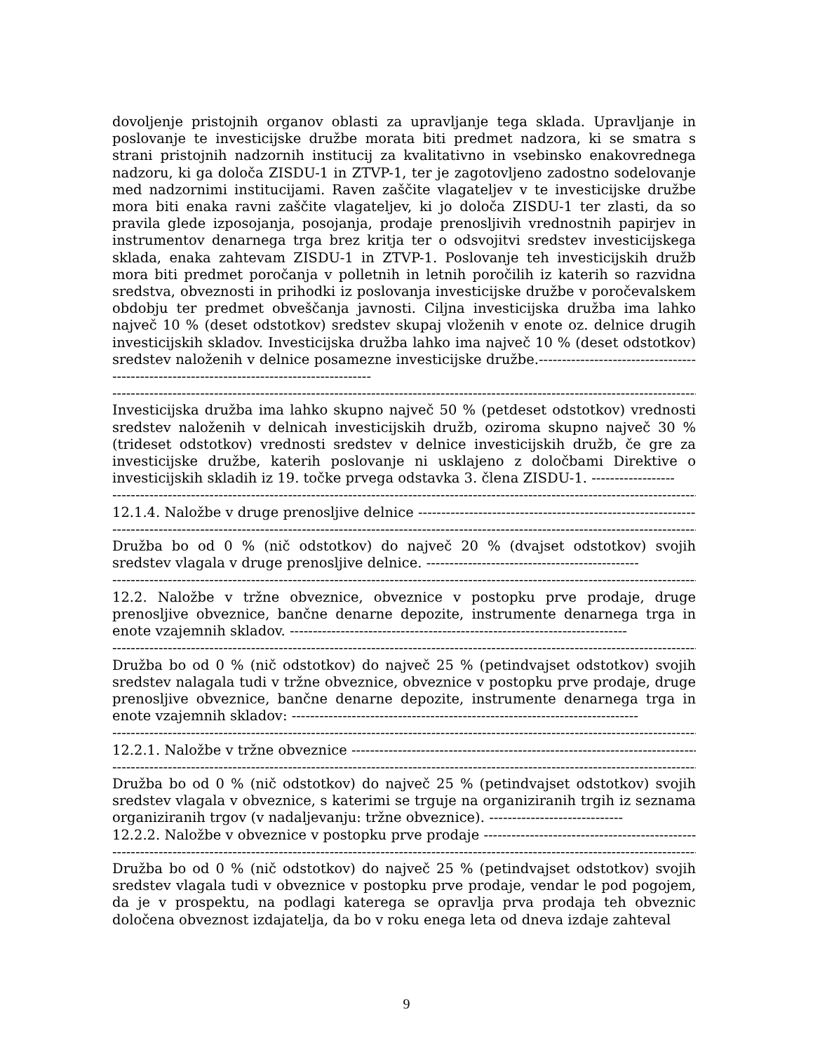dovoljenje pristojnih organov oblasti za upravljanje tega sklada. Upravljanje in poslovanje te investicijske družbe morata biti predmet nadzora, ki se smatra s strani pristojnih nadzornih institucij za kvalitativno in vsebinsko enakovrednega nadzoru, ki ga določa ZISDU-1 in ZTVP-1, ter je zagotovljeno zadostno sodelovanje med nadzornimi institucijami. Raven zaščite vlagateljev v te investicijske družbe mora biti enaka ravni zaščite vlagateljev, ki jo določa ZISDU-1 ter zlasti, da so pravila glede izposojanja, posojanja, prodaje prenosljivih vrednostnih papirjev in instrumentov denarnega trga brez kritja ter o odsvojitvi sredstev investicijskega sklada, enaka zahtevam ZISDU-1 in ZTVP-1. Poslovanje teh investicijskih družb mora biti predmet poročanja v polletnih in letnih poročilih iz katerih so razvidna sredstva, obveznosti in prihodki iz poslovanja investicijske družbe v poročevalskem obdobju ter predmet obveščanja javnosti. Ciljna investicijska družba ima lahko največ 10 % (deset odstotkov) sredstev skupaj vloženih v enote oz. delnice drugih investicijskih skladov. Investicijska družba lahko ima največ 10 % (deset odstotkov) sredstev naloženih v delnice posamezne investicijske družbe.------------------------------------------------------------------------------------------
------------------------------------------------------------------------------------------------------------------------------------------------------
Investicijska družba ima lahko skupno največ 50 % (petdeset odstotkov) vrednosti sredstev naloženih v delnicah investicijskih družb, oziroma skupno največ 30 % (trideset odstotkov) vrednosti sredstev v delnice investicijskih družb, če gre za investicijske družbe, katerih poslovanje ni usklajeno z določbami Direktive o investicijskih skladih iz 19. točke prvega odstavka 3. člena ZISDU-1. ------------------
------------------------------------------------------------------------------------------------------------------------------------------------------
12.1.4. Naložbe v druge prenosljive delnice ----------------------------------------------------------------------
------------------------------------------------------------------------------------------------------------------------------------------------------
Družba bo od 0 % (nič odstotkov) do največ 20 % (dvajset odstotkov) svojih sredstev vlagala v druge prenosljive delnice. ----------------------------------------------
------------------------------------------------------------------------------------------------------------------------------------------------------
12.2. Naložbe v tržne obveznice, obveznice v postopku prve prodaje, druge prenosljive obveznice, bančne denarne depozite, instrumente denarnega trga in enote vzajemnih skladov. -------------------------------------------------------------------------
------------------------------------------------------------------------------------------------------------------------------------------------------
Družba bo od 0 % (nič odstotkov) do največ 25 % (petindvajset odstotkov) svojih sredstev nalagala tudi v tržne obveznice, obveznice v postopku prve prodaje, druge prenosljive obveznice, bančne denarne depozite, instrumente denarnega trga in enote vzajemnih skladov: ---------------------------------------------------------------------------
------------------------------------------------------------------------------------------------------------------------------------------------------
12.2.1. Naložbe v tržne obveznice -------------------------------------------------------------------------------
------------------------------------------------------------------------------------------------------------------------------------------------------
Družba bo od 0 % (nič odstotkov) do največ 25 % (petindvajset odstotkov) svojih sredstev vlagala v obveznice, s katerimi se trguje na organiziranih trgih iz seznama organiziranih trgov (v nadaljevanju: tržne obveznice). -----------------------------
12.2.2. Naložbe v obveznice v postopku prve prodaje --------------------------------------------------------
------------------------------------------------------------------------------------------------------------------------------------------------------
Družba bo od 0 % (nič odstotkov) do največ 25 % (petindvajset odstotkov) svojih sredstev vlagala tudi v obveznice v postopku prve prodaje, vendar le pod pogojem, da je v prospektu, na podlagi katerega se opravlja prva prodaja teh obveznic določena obveznost izdajatelja, da bo v roku enega leta od dneva izdaje zahteval
9